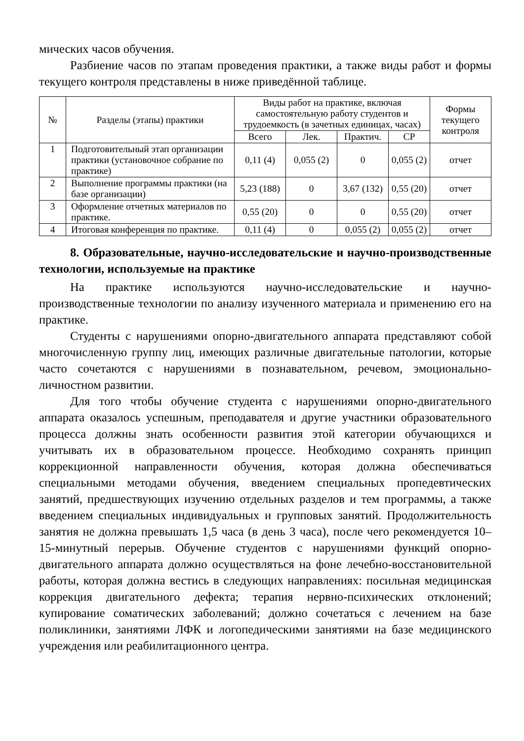мических часов обучения.
Разбиение часов по этапам проведения практики, а также виды работ и формы текущего контроля представлены в ниже приведённой таблице.
| № | Разделы (этапы) практики | Виды работ на практике, включая самостоятельную работу студентов и трудоемкость (в зачетных единицах, часах) | | | | Формы текущего контроля |
| --- | --- | --- | --- | --- | --- | --- |
| | | Всего | Лек. | Практич. | СР | |
| 1 | Подготовительный этап организации практики (установочное собрание по практике) | 0,11 (4) | 0,055 (2) | 0 | 0,055 (2) | отчет |
| 2 | Выполнение программы практики (на базе организации) | 5,23 (188) | 0 | 3,67 (132) | 0,55 (20) | отчет |
| 3 | Оформление отчетных материалов по практике. | 0,55 (20) | 0 | 0 | 0,55 (20) | отчет |
| 4 | Итоговая конференция по практике. | 0,11 (4) | 0 | 0,055 (2) | 0,055 (2) | отчет |
8. Образовательные, научно-исследовательские и научно-производственные технологии, используемые на практике
На практике используются научно-исследовательские и научно-производственные технологии по анализу изученного материала и применению его на практике.
Студенты с нарушениями опорно-двигательного аппарата представляют собой многочисленную группу лиц, имеющих различные двигательные патологии, которые часто сочетаются с нарушениями в познавательном, речевом, эмоционально-личностном развитии.
Для того чтобы обучение студента с нарушениями опорно-двигательного аппарата оказалось успешным, преподавателя и другие участники образовательного процесса должны знать особенности развития этой категории обучающихся и учитывать их в образовательном процессе. Необходимо сохранять принцип коррекционной направленности обучения, которая должна обеспечиваться специальными методами обучения, введением специальных пропедевтических занятий, предшествующих изучению отдельных разделов и тем программы, а также введением специальных индивидуальных и групповых занятий. Продолжительность занятия не должна превышать 1,5 часа (в день 3 часа), после чего рекомендуется 10–15-минутный перерыв. Обучение студентов с нарушениями функций опорно-двигательного аппарата должно осуществляться на фоне лечебно-восстановительной работы, которая должна вестись в следующих направлениях: посильная медицинская коррекция двигательного дефекта; терапия нервно-психических отклонений; купирование соматических заболеваний; должно сочетаться с лечением на базе поликлиники, занятиями ЛФК и логопедическими занятиями на базе медицинского учреждения или реабилитационного центра.